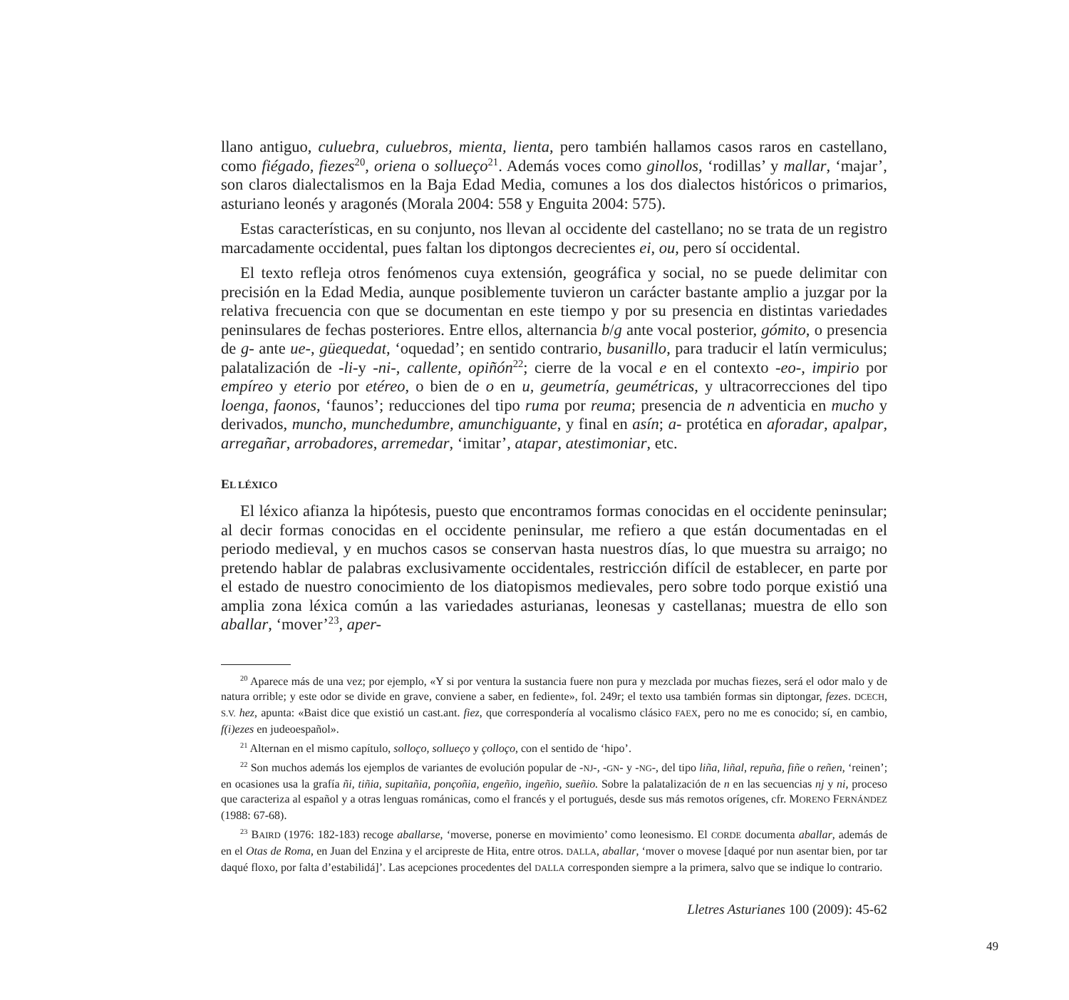llano antiguo, culuebra, culuebros, mienta, lienta, pero también hallamos casos raros en castellano, como fiégado, fiezes<sup>20</sup>, oriena o sollueço<sup>21</sup>. Además voces como ginollos, ‘rodillas’ y mallar, ‘majar’, son claros dialectalismos en la Baja Edad Media, comunes a los dos dialectos históricos o primarios, asturiano leonés y aragonés (Morala 2004: 558 y Enguita 2004: 575).
Estas características, en su conjunto, nos llevan al occidente del castellano; no se trata de un registro marcadamente occidental, pues faltan los diptongos decrecientes ei, ou, pero sí occidental.
El texto refleja otros fenómenos cuya extensión, geográfica y social, no se puede delimitar con precisión en la Edad Media, aunque posiblemente tuvieron un carácter bastante amplio a juzgar por la relativa frecuencia con que se documentan en este tiempo y por su presencia en distintas variedades peninsulares de fechas posteriores. Entre ellos, alternancia b/g ante vocal posterior, gómito, o presencia de g- ante ue-, güequedat, ‘oquedad’; en sentido contrario, busanillo, para traducir el latín vermiculus; palatalización de -li-y -ni-, callente, opiñón<sup>22</sup>; cierre de la vocal e en el contexto -eo-, impirio por empíreo y eterio por etéreo, o bien de o en u, geumetría, geumétricas, y ultracorrecciones del tipo loenga, faonos, ‘faunos’; reducciones del tipo ruma por reuma; presencia de n adventicia en mucho y derivados, muncho, munchedumbre, amunchiguante, y final en asín; a- protética en aforadar, apalpar, arregañar, arrobadores, arremedar, ‘imitar’, atapar, atestimoniar, etc.
EL LÉXICO
El léxico afianza la hipótesis, puesto que encontramos formas conocidas en el occidente peninsular; al decir formas conocidas en el occidente peninsular, me refiero a que están documentadas en el periodo medieval, y en muchos casos se conservan hasta nuestros días, lo que muestra su arraigo; no pretendo hablar de palabras exclusivamente occidentales, restricción difícil de establecer, en parte por el estado de nuestro conocimiento de los diatopismos medievales, pero sobre todo porque existió una amplia zona léxica común a las variedades asturianas, leonesas y castellanas; muestra de ello son aballar, ‘mover’<sup>23</sup>, aper-
<sup>20</sup> Aparece más de una vez; por ejemplo, «Y si por ventura la sustancia fuere non pura y mezclada por muchas fiezes, será el odor malo y de natura orrible; y este odor se divide en grave, conviene a saber, en fediente», fol. 249r; el texto usa también formas sin diptongar, fezes. DCECH, S.V. hez, apunta: «Baist dice que existió un cast.ant. fiez, que correspondería al vocalismo clásico FAEX, pero no me es conocido; sí, en cambio, f(i)ezes en judeoespañol».
<sup>21</sup> Alternan en el mismo capítulo, solloço, sollueço y çolloço, con el sentido de ‘hipo’.
<sup>22</sup> Son muchos además los ejemplos de variantes de evolución popular de -NJ-, -GN- y -NG-, del tipo liña, liñal, repuña, fiñe o reñen, ‘reinen’; en ocasiones usa la grafía ñi, tiñia, supitañia, ponçoñia, engeñio, ingeñio, sueñio. Sobre la palatalización de n en las secuencias nj y ni, proceso que caracteriza al español y a otras lenguas románicas, como el francés y el portugués, desde sus más remotos orígenes, cfr. MORENO FERNÁNDEZ (1988: 67-68).
<sup>23</sup> BAIRD (1976: 182-183) recoge aballarse, ‘moverse, ponerse en movimiento’ como leonesismo. El CORDE documenta aballar, además de en el Otas de Roma, en Juan del Enzina y el arcipreste de Hita, entre otros. DALLA, aballar, ‘mover o movese [daqué por nun asentar bien, por tar daqué floxo, por falta d’estabilidá]’. Las acepciones procedentes del DALLA corresponden siempre a la primera, salvo que se indique lo contrario.
Lletres Asturianes 100 (2009): 45-62
49